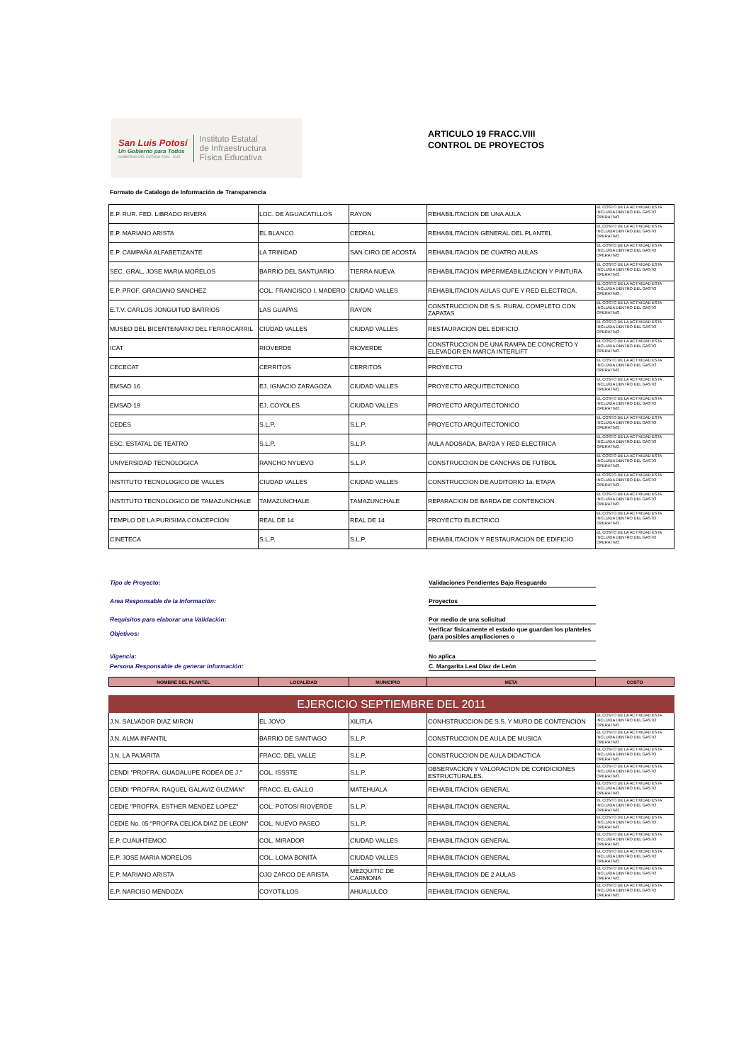San Luis Potosí
Un Gobierno para Todos
GOBIERNO DEL ESTADO 2009 - 2015
Instituto Estatal
de Infraestructura
Física Educativa
ARTICULO 19 FRACC.VIII
CONTROL DE PROYECTOS
Formato de Catalogo de Información de Transparencia
| E.P. RUR. FED. LIBRADO RIVERA | LOC. DE AGUACATILLOS | RAYON | REHABILITACION DE UNA AULA | EL COSTO DE LA ACTIVIDAD ESTA INCLUIDA DENTRO DEL GASTO OPERATIVO. |
| E.P. MARIANO ARISTA | EL BLANCO | CEDRAL | REHABILITACION GENERAL DEL PLANTEL | EL COSTO DE LA ACTIVIDAD ESTA INCLUIDA DENTRO DEL GASTO OPERATIVO. |
| E.P. CAMPAÑA ALFABETIZANTE | LA TRINIDAD | SAN CIRO DE ACOSTA | REHABILITACION DE CUATRO AULAS | EL COSTO DE LA ACTIVIDAD ESTA INCLUIDA DENTRO DEL GASTO OPERATIVO. |
| SEC. GRAL. JOSE MARIA MORELOS | BARRIO DEL SANTUARIO | TIERRA NUEVA | REHABILITACION IMPERMEABILIZACION Y PINTURA | EL COSTO DE LA ACTIVIDAD ESTA INCLUIDA DENTRO DEL GASTO OPERATIVO. |
| E.P. PROF. GRACIANO SANCHEZ | COL. FRANCISCO I. MADERO | CIUDAD VALLES | REHABILITACION AULAS CUFE Y RED ELECTRICA. | EL COSTO DE LA ACTIVIDAD ESTA INCLUIDA DENTRO DEL GASTO OPERATIVO. |
| E.T.V. CARLOS JONGUITUD BARRIOS | LAS GUAPAS | RAYON | CONSTRUCCION DE S.S. RURAL COMPLETO CON ZAPATAS | EL COSTO DE LA ACTIVIDAD ESTA INCLUIDA DENTRO DEL GASTO OPERATIVO. |
| MUSEO DEL BICENTENARIO DEL FERROCARRIL | CIUDAD VALLES | CIUDAD VALLES | RESTAURACION DEL EDIFICIO | EL COSTO DE LA ACTIVIDAD ESTA INCLUIDA DENTRO DEL GASTO OPERATIVO. |
| ICAT | RIOVERDE | RIOVERDE | CONSTRUCCION DE UNA RAMPA DE CONCRETO Y ELEVADOR EN MARCA INTERLIFT | EL COSTO DE LA ACTIVIDAD ESTA INCLUIDA DENTRO DEL GASTO OPERATIVO. |
| CECECAT | CERRITOS | CERRITOS | PROYECTO | EL COSTO DE LA ACTIVIDAD ESTA INCLUIDA DENTRO DEL GASTO OPERATIVO. |
| EMSAD 16 | EJ. IGNACIO ZARAGOZA | CIUDAD VALLES | PROYECTO ARQUITECTONICO | EL COSTO DE LA ACTIVIDAD ESTA INCLUIDA DENTRO DEL GASTO OPERATIVO. |
| EMSAD 19 | EJ. COYOLES | CIUDAD VALLES | PROYECTO ARQUITECTONICO | EL COSTO DE LA ACTIVIDAD ESTA INCLUIDA DENTRO DEL GASTO OPERATIVO. |
| CEDES | S.L.P. | S.L.P. | PROYECTO ARQUITECTONICO | EL COSTO DE LA ACTIVIDAD ESTA INCLUIDA DENTRO DEL GASTO OPERATIVO. |
| ESC. ESTATAL DE TEATRO | S.L.P. | S.L.P. | AULA ADOSADA, BARDA Y RED ELECTRICA | EL COSTO DE LA ACTIVIDAD ESTA INCLUIDA DENTRO DEL GASTO OPERATIVO. |
| UNIVERSIDAD TECNOLOGICA | RANCHO NYUEVO | S.L.P. | CONSTRUCCION DE CANCHAS DE FUTBOL | EL COSTO DE LA ACTIVIDAD ESTA INCLUIDA DENTRO DEL GASTO OPERATIVO. |
| INSTITUTO TECNOLOGICO DE VALLES | CIUDAD VALLES | CIUDAD VALLES | CONSTRUCCION DE AUDITORIO 1a. ETAPA | EL COSTO DE LA ACTIVIDAD ESTA INCLUIDA DENTRO DEL GASTO OPERATIVO. |
| INSTITUTO TECNOLOGICO DE TAMAZUNCHALE | TAMAZUNCHALE | TAMAZUNCHALE | REPARACION DE BARDA DE CONTENCION | EL COSTO DE LA ACTIVIDAD ESTA INCLUIDA DENTRO DEL GASTO OPERATIVO. |
| TEMPLO DE LA PURISIMA CONCEPCION | REAL DE 14 | REAL DE 14 | PROYECTO ELECTRICO | EL COSTO DE LA ACTIVIDAD ESTA INCLUIDA DENTRO DEL GASTO OPERATIVO. |
| CINETECA | S.L.P. | S.L.P. | REHABILITACION Y RESTAURACION DE EDIFICIO | EL COSTO DE LA ACTIVIDAD ESTA INCLUIDA DENTRO DEL GASTO OPERATIVO. |
Tipo de Proyecto: Validaciones Pendientes Bajo Resguardo
Area Responsable de la Información: Proyectos
Requisitos para elaborar una Validación: Por medio de una solicitud
Objetivos:
Verificar fisicamente el estado que guardan los planteles (para posibles ampliaciones o
Vigencia: No aplica
Persona Responsable de generar información: C. Margarita Leal Diaz de Leòn
| NOMBRE DEL PLANTEL | LOCALIDAD | MUNICIPIO | META | COSTO |
| --- | --- | --- | --- | --- |
| EJERCICIO SEPTIEMBRE DEL 2011 | | | | |
| J.N. SALVADOR DIAZ MIRON | EL JOVO | XILITLA | CONHSTRUCCION DE S.S. Y MURO DE CONTENCION | EL COSTO DE LA ACTIVIDAD ESTA INCLUIDA DENTRO DEL GASTO OPERATIVO. |
| J.N. ALMA INFANTIL | BARRIO DE SANTIAGO | S.L.P. | CONSTRUCCION DE AULA DE MUSICA | EL COSTO DE LA ACTIVIDAD ESTA INCLUIDA DENTRO DEL GASTO OPERATIVO. |
| J.N. LA PAJARITA | FRACC. DEL VALLE | S.L.P. | CONSTRUCCION DE AULA DIDACTICA | EL COSTO DE LA ACTIVIDAD ESTA INCLUIDA DENTRO DEL GASTO OPERATIVO. |
| CENDI "PROFRA. GUADALUPE RODEA DE J." | COL. ISSSTE | S.L.P. | OBSERVACION Y VALORACION DE CONDICIONES ESTRUCTURALES. | EL COSTO DE LA ACTIVIDAD ESTA INCLUIDA DENTRO DEL GASTO OPERATIVO. |
| CENDI "PROFRA. RAQUEL GALAVIZ GUZMAN" | FRACC. EL GALLO | MATEHUALA | REHABILITACION GENERAL | EL COSTO DE LA ACTIVIDAD ESTA INCLUIDA DENTRO DEL GASTO OPERATIVO. |
| CEDIE "PROFRA. ESTHER MENDEZ LOPEZ" | COL. POTOSI RIOVERDE | S.L.P. | REHABILITACION GENERAL | EL COSTO DE LA ACTIVIDAD ESTA INCLUIDA DENTRO DEL GASTO OPERATIVO. |
| CEDIE No. 05 "PROFRA.CELICA DIAZ DE LEON" | COL. NUEVO PASEO | S.L.P. | REHABILITACION GENERAL | EL COSTO DE LA ACTIVIDAD ESTA INCLUIDA DENTRO DEL GASTO OPERATIVO. |
| E.P. CUAUHTEMOC | COL. MIRADOR | CIUDAD VALLES | REHABILITACION GENERAL | EL COSTO DE LA ACTIVIDAD ESTA INCLUIDA DENTRO DEL GASTO OPERATIVO. |
| E.P. JOSE MARIA MORELOS | COL. LOMA BONITA | CIUDAD VALLES | REHABILITACION GENERAL | EL COSTO DE LA ACTIVIDAD ESTA INCLUIDA DENTRO DEL GASTO OPERATIVO. |
| E.P. MARIANO ARISTA | OJO ZARCO DE ARISTA | MEZQUITIC DE CARMONA | REHABILITACION DE 2 AULAS | EL COSTO DE LA ACTIVIDAD ESTA INCLUIDA DENTRO DEL GASTO OPERATIVO. |
| E.P. NARCISO MENDOZA | COYOTILLOS | AHUALULCO | REHABILITACION GENERAL | EL COSTO DE LA ACTIVIDAD ESTA INCLUIDA DENTRO DEL GASTO OPERATIVO. |